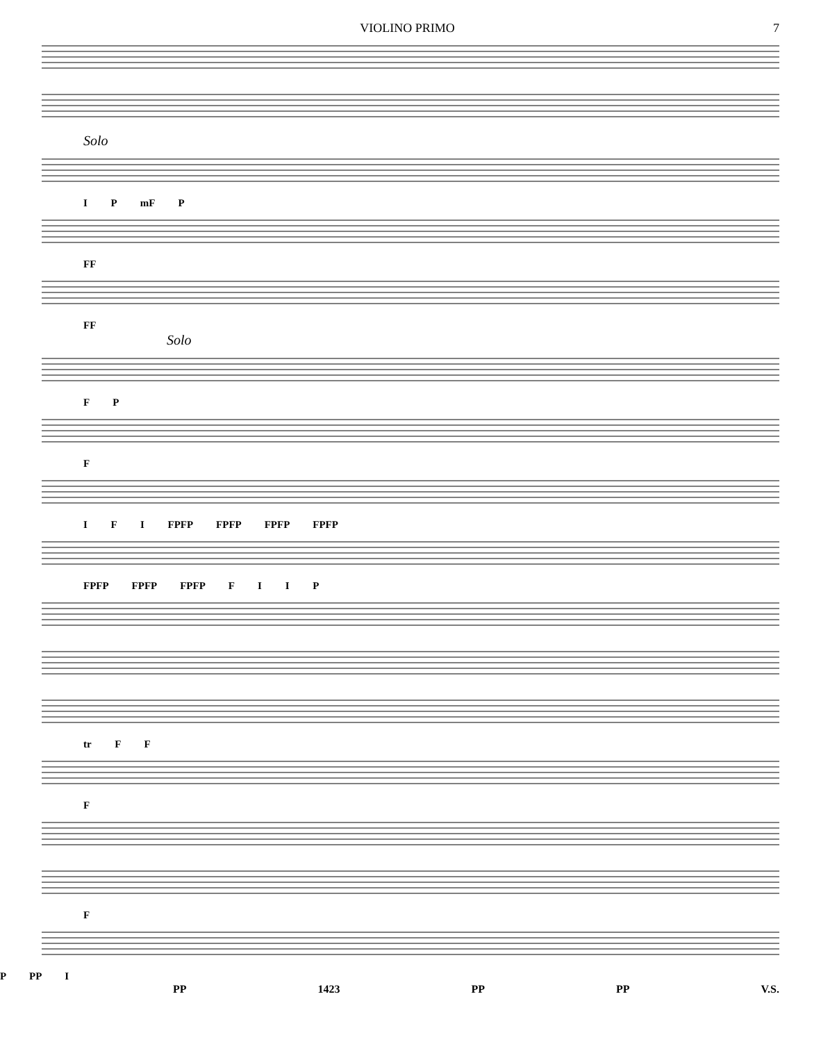VIOLINO PRIMO 7
Solo
I P mF P
FF
FF
Solo
F P
F
I F I FPFP FPFP FPFP FPFP
FPFP FPFP FPFP F I I P
tr F F
F
F
P PP I
PP 1423 PP PP V.S.